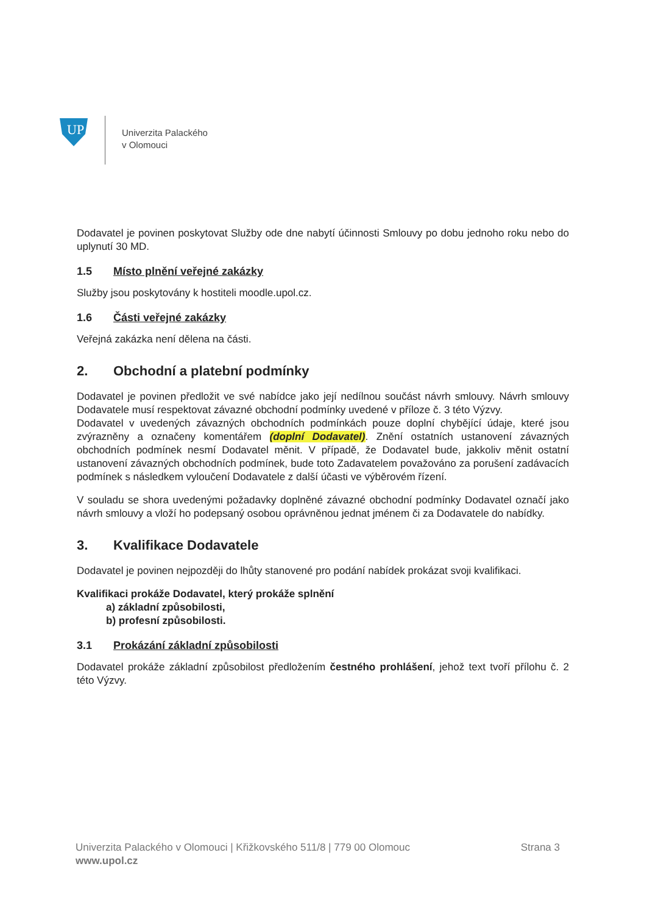UP
Univerzita Palackého
v Olomouci
Dodavatel je povinen poskytovat Služby ode dne nabytí účinnosti Smlouvy po dobu jednoho roku nebo do uplynutí 30 MD.
1.5 Místo plnění veřejné zakázky
Služby jsou poskytovány k hostiteli moodle.upol.cz.
1.6 Části veřejné zakázky
Veřejná zakázka není dělena na části.
2. Obchodní a platební podmínky
Dodavatel je povinen předložit ve své nabídce jako její nedílnou součást návrh smlouvy. Návrh smlouvy Dodavatele musí respektovat závazné obchodní podmínky uvedené v příloze č. 3 této Výzvy.
Dodavatel v uvedených závazných obchodních podmínkách pouze doplní chybějící údaje, které jsou zvýrazněny a označeny komentářem (doplní Dodavatel). Znění ostatních ustanovení závazných obchodních podmínek nesmí Dodavatel měnit. V případě, že Dodavatel bude, jakkoliv měnit ostatní ustanovení závazných obchodních podmínek, bude toto Zadavatelem považováno za porušení zadávacích podmínek s následkem vyloučení Dodavatele z další účasti ve výběrovém řízení.
V souladu se shora uvedenými požadavky doplněné závazné obchodní podmínky Dodavatel označí jako návrh smlouvy a vloží ho podepsaný osobou oprávněnou jednat jménem či za Dodavatele do nabídky.
3. Kvalifikace Dodavatele
Dodavatel je povinen nejpozději do lhůty stanovené pro podání nabídek prokázat svoji kvalifikaci.
Kvalifikaci prokáže Dodavatel, který prokáže splnění
a) základní způsobilosti,
b) profesní způsobilosti.
3.1 Prokázání základní způsobilosti
Dodavatel prokáže základní způsobilost předložením čestného prohlášení, jehož text tvoří přílohu č. 2 této Výzvy.
Univerzita Palackého v Olomouci | Křižkovského 511/8 | 779 00 Olomouc Strana 3
www.upol.cz